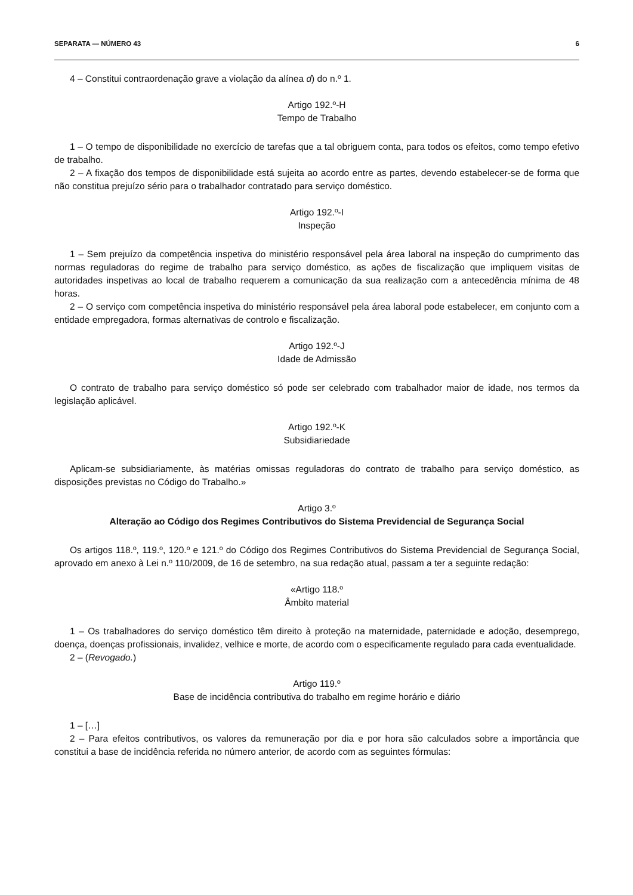SEPARATA — NÚMERO 43 6
4 – Constitui contraordenação grave a violação da alínea d) do n.º 1.
Artigo 192.º-H
Tempo de Trabalho
1 – O tempo de disponibilidade no exercício de tarefas que a tal obriguem conta, para todos os efeitos, como tempo efetivo de trabalho.
2 – A fixação dos tempos de disponibilidade está sujeita ao acordo entre as partes, devendo estabelecer-se de forma que não constitua prejuízo sério para o trabalhador contratado para serviço doméstico.
Artigo 192.º-I
Inspeção
1 – Sem prejuízo da competência inspetiva do ministério responsável pela área laboral na inspeção do cumprimento das normas reguladoras do regime de trabalho para serviço doméstico, as ações de fiscalização que impliquem visitas de autoridades inspetivas ao local de trabalho requerem a comunicação da sua realização com a antecedência mínima de 48 horas.
2 – O serviço com competência inspetiva do ministério responsável pela área laboral pode estabelecer, em conjunto com a entidade empregadora, formas alternativas de controlo e fiscalização.
Artigo 192.º-J
Idade de Admissão
O contrato de trabalho para serviço doméstico só pode ser celebrado com trabalhador maior de idade, nos termos da legislação aplicável.
Artigo 192.º-K
Subsidiariedade
Aplicam-se subsidiariamente, às matérias omissas reguladoras do contrato de trabalho para serviço doméstico, as disposições previstas no Código do Trabalho.»
Artigo 3.º
Alteração ao Código dos Regimes Contributivos do Sistema Previdencial de Segurança Social
Os artigos 118.º, 119.º, 120.º e 121.º do Código dos Regimes Contributivos do Sistema Previdencial de Segurança Social, aprovado em anexo à Lei n.º 110/2009, de 16 de setembro, na sua redação atual, passam a ter a seguinte redação:
«Artigo 118.º
Âmbito material
1 – Os trabalhadores do serviço doméstico têm direito à proteção na maternidade, paternidade e adoção, desemprego, doença, doenças profissionais, invalidez, velhice e morte, de acordo com o especificamente regulado para cada eventualidade.
2 – (Revogado.)
Artigo 119.º
Base de incidência contributiva do trabalho em regime horário e diário
1 – […]
2 – Para efeitos contributivos, os valores da remuneração por dia e por hora são calculados sobre a importância que constitui a base de incidência referida no número anterior, de acordo com as seguintes fórmulas: